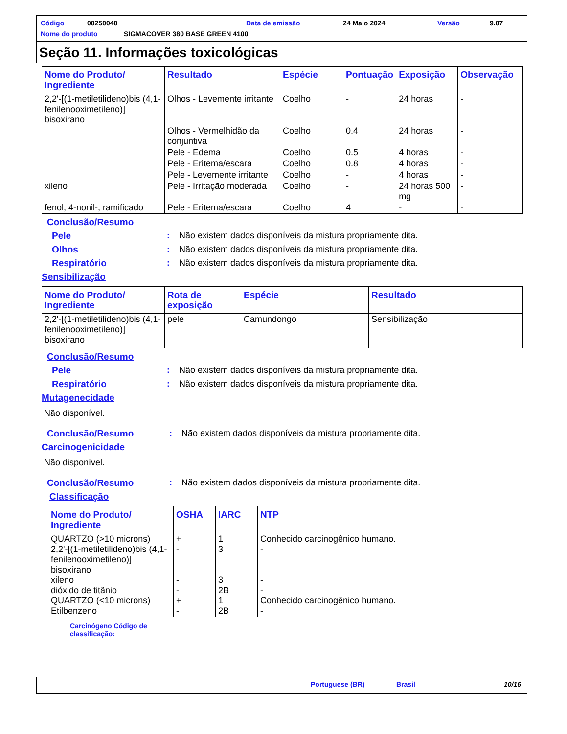Código 00250040 Data de emissão 24 Maio 2024 Versão 9.07
Nome do produto SIGMACOVER 380 BASE GREEN 4100
Seção 11. Informações toxicológicas
| Nome do Produto/ Ingrediente | Resultado | Espécie | Pontuação | Exposição | Observação |
| --- | --- | --- | --- | --- | --- |
| 2,2'-[(1-metiletilideno)bis (4,1-fenilenooximetileno)] bisoxirano | Olhos - Levemente irritante | Coelho | - | 24 horas | - |
| | Olhos - Vermelhidão da conjuntiva | Coelho | 0.4 | 24 horas | - |
| | Pele - Edema | Coelho | 0.5 | 4 horas | - |
| | Pele - Eritema/escara | Coelho | 0.8 | 4 horas | - |
| | Pele - Levemente irritante | Coelho | - | 4 horas | - |
| xileno | Pele - Irritação moderada | Coelho | - | 24 horas 500 mg | - |
| fenol, 4-nonil-, ramificado | Pele - Eritema/escara | Coelho | 4 | - | - |
Conclusão/Resumo
Pele: Não existem dados disponíveis da mistura propriamente dita.
Olhos: Não existem dados disponíveis da mistura propriamente dita.
Respiratório: Não existem dados disponíveis da mistura propriamente dita.
Sensibilização
| Nome do Produto/ Ingrediente | Rota de exposição | Espécie | Resultado |
| --- | --- | --- | --- |
| 2,2'-[(1-metiletilideno)bis (4,1-fenilenooximetileno)] bisoxirano | pele | Camundongo | Sensibilização |
Conclusão/Resumo
Pele: Não existem dados disponíveis da mistura propriamente dita.
Respiratório: Não existem dados disponíveis da mistura propriamente dita.
Mutagenecidade
Não disponível.
Conclusão/Resumo: Não existem dados disponíveis da mistura propriamente dita.
Carcinogenicidade
Não disponível.
Conclusão/Resumo: Não existem dados disponíveis da mistura propriamente dita.
Classificação
| Nome do Produto/ Ingrediente | OSHA | IARC | NTP |
| --- | --- | --- | --- |
| QUARTZO (>10 microns) 2,2'-[(1-metiletilideno)bis (4,1-fenilenooximetileno)] bisoxirano xileno dióxido de titânio QUARTZO (<10 microns) Etilbenzeno | + - - - + - | 1 3 3 2B 1 2B | Conhecido carcinogênico humano. - - - Conhecido carcinogênico humano. - |
Carcinógeno Código de classificação:
Portuguese (BR) Brasil 10/16